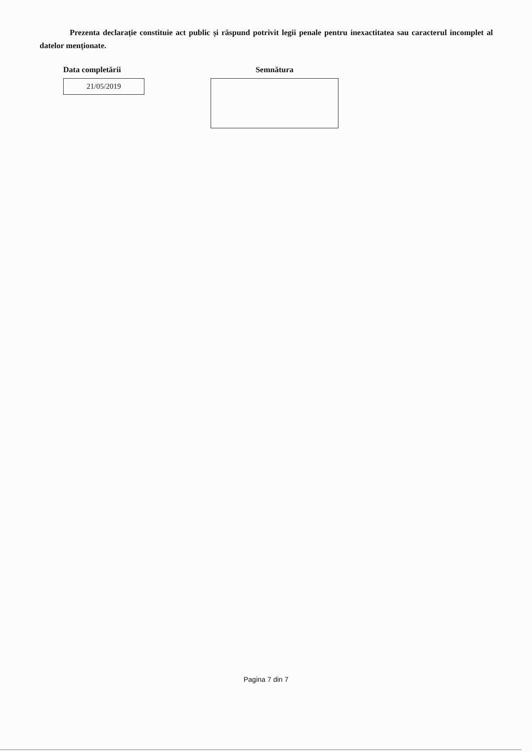Prezenta declarație constituie act public și răspund potrivit legii penale pentru inexactitatea sau caracterul incomplet al datelor menționate.
Data completării
21/05/2019
Semnătura
Pagina 7 din 7